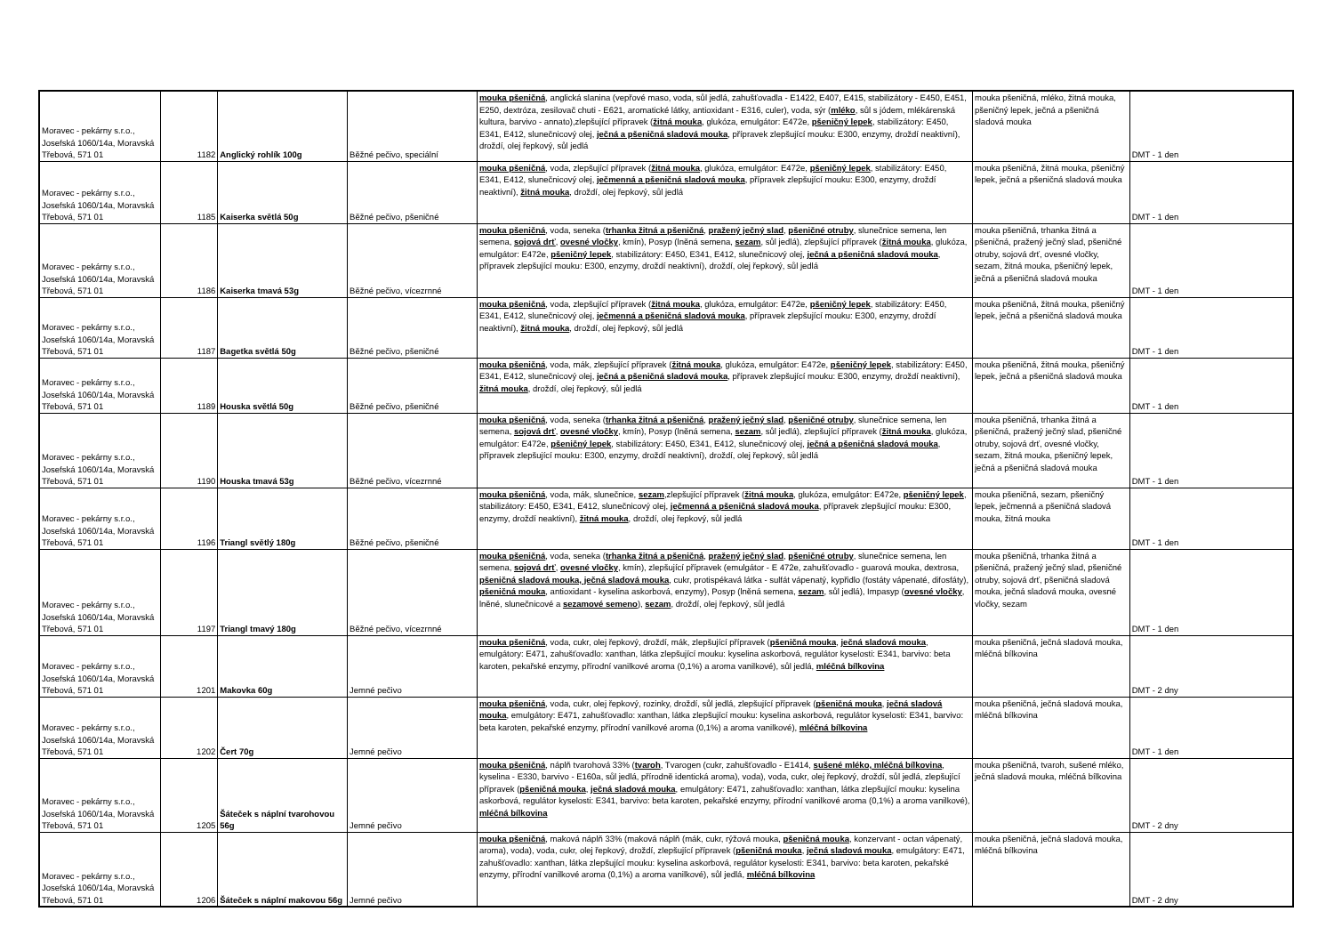| Moravec - pekárny s.r.o., Josefská 1060/14a, Moravská Třebová, 571 01 | 1182 | Anglický rohlík 100g | Běžné pečivo, speciální | mouka pšeničná , anglická slanina (vepřové maso, voda, sůl jedlá, zahušťovadla - E1422, E407, E415, stabilizátory - E450, E451, E250, dextróza, zesilovač chuti - E621, aromatické látky, antioxidant - E316, culer), voda, sýr ( mléko , sůl s jódem, mlékárenská kultura, barvivo - annato),zlepšující přípravek ( žitná mouka , glukóza, emulgátor: E472e, pšeničný lepek , stabilizátory: E450, E341, E412, slunečnicový olej, ječná a pšeničná sladová mouka , přípravek zlepšující mouku: E300, enzymy, droždí neaktivní), droždí, olej řepkový, sůl jedlá | mouka pšeničná, mléko, žitná mouka, pšeničný lepek, ječná a pšeničná sladová mouka | DMT - 1 den |
| Moravec - pekárny s.r.o., Josefská 1060/14a, Moravská Třebová, 571 01 | 1185 | Kaiserka světlá 50g | Běžné pečivo, pšeničné | mouka pšeničná , voda, zlepšující přípravek ( žitná mouka , glukóza, emulgátor: E472e, pšeničný lepek , stabilizátory: E450, E341, E412, slunečnicový olej, ječmenná a pšeničná sladová mouka , přípravek zlepšující mouku: E300, enzymy, droždí neaktivní), žitná mouka , droždí, olej řepkový, sůl jedlá | mouka pšeničná, žitná mouka, pšeničný lepek, ječná a pšeničná sladová mouka | DMT - 1 den |
| Moravec - pekárny s.r.o., Josefská 1060/14a, Moravská Třebová, 571 01 | 1186 | Kaiserka tmavá 53g | Běžné pečivo, vícezrnné | mouka pšeničná , voda, seneka ( trhanka žitná a pšeničná , pražený ječný slad , pšeničné otruby , slunečnice semena, len semena, sojová drť , ovesné vločky , kmín), Posyp (lněná semena, sezam , sůl jedlá), zlepšující přípravek ( žitná mouka , glukóza, emulgátor: E472e, pšeničný lepek , stabilizátory: E450, E341, E412, slunečnicový olej, ječná a pšeničná sladová mouka , přípravek zlepšující mouku: E300, enzymy, droždí neaktivní), droždí, olej řepkový, sůl jedlá | mouka pšeničná, trhanka žitná a pšeničná, pražený ječný slad, pšeničné otruby, sojová drť, ovesné vločky, sezam, žitná mouka, pšeničný lepek, ječná a pšeničná sladová mouka | DMT - 1 den |
| Moravec - pekárny s.r.o., Josefská 1060/14a, Moravská Třebová, 571 01 | 1187 | Bagetka světlá 50g | Běžné pečivo, pšeničné | mouka pšeničná , voda, zlepšující přípravek ( žitná mouka , glukóza, emulgátor: E472e, pšeničný lepek , stabilizátory: E450, E341, E412, slunečnicový olej, ječmenná a pšeničná sladová mouka , přípravek zlepšující mouku: E300, enzymy, droždí neaktivní), žitná mouka , droždí, olej řepkový, sůl jedlá | mouka pšeničná, žitná mouka, pšeničný lepek, ječná a pšeničná sladová mouka | DMT - 1 den |
| Moravec - pekárny s.r.o., Josefská 1060/14a, Moravská Třebová, 571 01 | 1189 | Houska světlá 50g | Běžné pečivo, pšeničné | mouka pšeničná , voda, mák, zlepšující přípravek ( žitná mouka , glukóza, emulgátor: E472e, pšeničný lepek , stabilizátory: E450, E341, E412, slunečnicový olej, ječná a pšeničná sladová mouka , přípravek zlepšující mouku: E300, enzymy, droždí neaktivní), žitná mouka , droždí, olej řepkový, sůl jedlá | mouka pšeničná, žitná mouka, pšeničný lepek, ječná a pšeničná sladová mouka | DMT - 1 den |
| Moravec - pekárny s.r.o., Josefská 1060/14a, Moravská Třebová, 571 01 | 1190 | Houska tmavá 53g | Běžné pečivo, vícezrnné | mouka pšeničná , voda, seneka ( trhanka žitná a pšeničná , pražený ječný slad , pšeničné otruby , slunečnice semena, len semena, sojová drť , ovesné vločky , kmín), Posyp (lněná semena, sezam , sůl jedlá), zlepšující přípravek ( žitná mouka , glukóza, emulgátor: E472e, pšeničný lepek , stabilizátory: E450, E341, E412, slunečnicový olej, ječná a pšeničná sladová mouka , přípravek zlepšující mouku: E300, enzymy, droždí neaktivní), droždí, olej řepkový, sůl jedlá | mouka pšeničná, trhanka žitná a pšeničná, pražený ječný slad, pšeničné otruby, sojová drť, ovesné vločky, sezam, žitná mouka, pšeničný lepek, ječná a pšeničná sladová mouka | DMT - 1 den |
| Moravec - pekárny s.r.o., Josefská 1060/14a, Moravská Třebová, 571 01 | 1196 | Triangl světlý 180g | Běžné pečivo, pšeničné | mouka pšeničná , voda, mák, slunečnice, sezam ,zlepšující přípravek ( žitná mouka , glukóza, emulgátor: E472e, pšeničný lepek , stabilizátory: E450, E341, E412, slunečnicový olej, ječmenná a pšeničná sladová mouka , přípravek zlepšující mouku: E300, enzymy, droždí neaktivní), žitná mouka , droždí, olej řepkový, sůl jedlá | mouka pšeničná, sezam, pšeničný lepek, ječmenná a pšeničná sladová mouka, žitná mouka | DMT - 1 den |
| Moravec - pekárny s.r.o., Josefská 1060/14a, Moravská Třebová, 571 01 | 1197 | Triangl tmavý 180g | Běžné pečivo, vícezrnné | mouka pšeničná , voda, seneka ( trhanka žitná a pšeničná , pražený ječný slad , pšeničné otruby , slunečnice semena, len semena, sojová drť , ovesné vločky , kmín), zlepšující přípravek (emulgátor - E 472e, zahušťovadlo - guarová mouka, dextrosa, pšeničná sladová mouka, ječná sladová mouka , cukr, protispékavá látka - sulfát vápenatý, kypřidlo (fostáty vápenaté, difosfáty), pšeničná mouka , antioxidant - kyselina askorbová, enzymy), Posyp (lněná semena, sezam , sůl jedlá), Impasyp ( ovesné vločky , lněné, slunečnicové a sezamové semeno ), sezam , droždí, olej řepkový, sůl jedlá | mouka pšeničná, trhanka žitná a pšeničná, pražený ječný slad, pšeničné otruby, sojová drť, pšeničná sladová mouka, ječná sladová mouka, ovesné vločky, sezam | DMT - 1 den |
| Moravec - pekárny s.r.o., Josefská 1060/14a, Moravská Třebová, 571 01 | 1201 | Makovka 60g | Jemné pečivo | mouka pšeničná , voda, cukr, olej řepkový, droždí, mák, zlepšující přípravek ( pšeničná mouka , ječná sladová mouka , emulgátory: E471, zahušťovadlo: xanthan, látka zlepšující mouku: kyselina askorbová, regulátor kyselosti: E341, barvivo: beta karoten, pekařské enzymy, přírodní vanilkové aroma (0,1%) a aroma vanilkové), sůl jedlá, mléčná bílkovina | mouka pšeničná, ječná sladová mouka, mléčná bílkovina | DMT - 2 dny |
| Moravec - pekárny s.r.o., Josefská 1060/14a, Moravská Třebová, 571 01 | 1202 | Čert 70g | Jemné pečivo | mouka pšeničná , voda, cukr, olej řepkový, rozinky, droždí, sůl jedlá, zlepšující přípravek ( pšeničná mouka , ječná sladová mouka , emulgátory: E471, zahušťovadlo: xanthan, látka zlepšující mouku: kyselina askorbová, regulátor kyselosti: E341, barvivo: beta karoten, pekařské enzymy, přírodní vanilkové aroma (0,1%) a aroma vanilkové), mléčná bílkovina | mouka pšeničná, ječná sladová mouka, mléčná bílkovina | DMT - 1 den |
| Moravec - pekárny s.r.o., Josefská 1060/14a, Moravská Třebová, 571 01 | 1205 | Šáteček s náplní tvarohovou 56g | Jemné pečivo | mouka pšeničná , náplň tvarohová 33% ( tvaroh , Tvarogen (cukr, zahušťovadlo - E1414, sušené mléko, mléčná bílkovina , kyselina - E330, barvivo - E160a, sůl jedlá, přírodně identická aroma), voda), voda, cukr, olej řepkový, droždí, sůl jedlá, zlepšující přípravek ( pšeničná mouka , ječná sladová mouka , emulgátory: E471, zahušťovadlo: xanthan, látka zlepšující mouku: kyselina askorbová, regulátor kyselosti: E341, barvivo: beta karoten, pekařské enzymy, přírodní vanilkové aroma (0,1%) a aroma vanilkové), mléčná bílkovina | mouka pšeničná, tvaroh, sušené mléko, ječná sladová mouka, mléčná bílkovina | DMT - 2 dny |
| Moravec - pekárny s.r.o., Josefská 1060/14a, Moravská Třebová, 571 01 | 1206 | Šáteček s náplní makovou 56g | Jemné pečivo | mouka pšeničná , maková náplň 33% (maková náplň (mák, cukr, rýžová mouka, pšeničná mouka , konzervant - octan vápenatý, aroma), voda), voda, cukr, olej řepkový, droždí, zlepšující přípravek ( pšeničná mouka , ječná sladová mouka , emulgátory: E471, zahušťovadlo: xanthan, látka zlepšující mouku: kyselina askorbová, regulátor kyselosti: E341, barvivo: beta karoten, pekařské enzymy, přírodní vanilkové aroma (0,1%) a aroma vanilkové), sůl jedlá, mléčná bílkovina | mouka pšeničná, ječná sladová mouka, mléčná bílkovina | DMT - 2 dny |